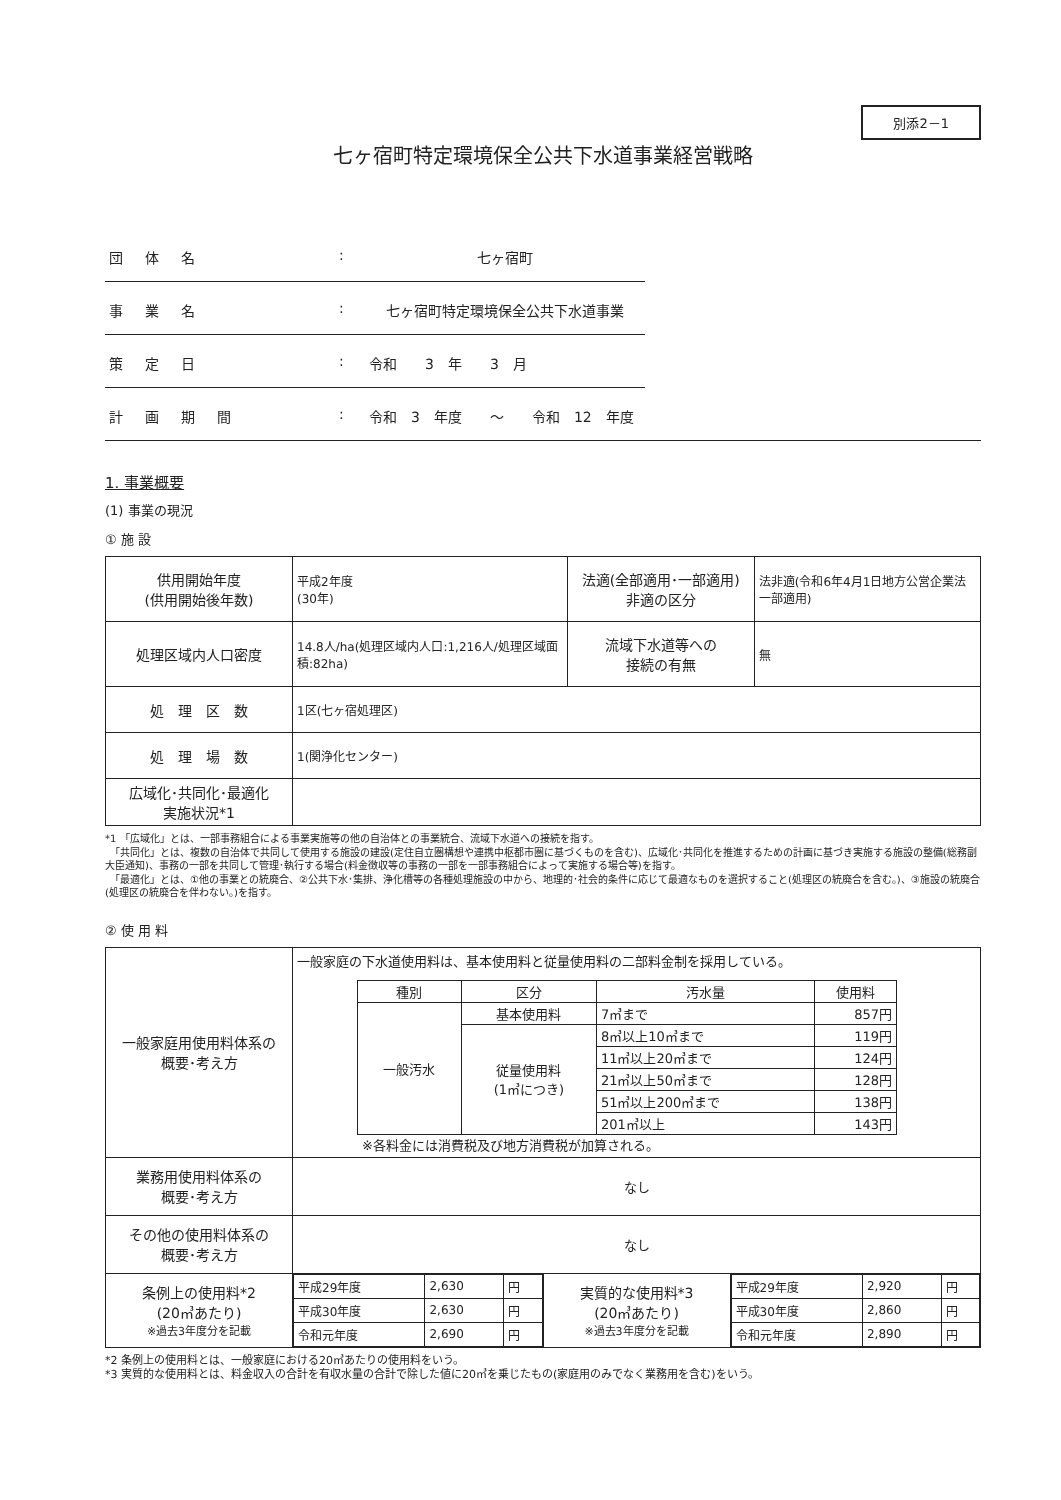別添2－1
七ヶ宿町特定環境保全公共下水道事業経営戦略
団　体　名: 七ヶ宿町
事　業　名: 七ヶ宿町特定環境保全公共下水道事業
策　定　日: 令和　　3　年　　3　月
計　画　期　間: 令和　3　年度　　～　　令和　12　年度
1. 事業概要
(1) 事業の現況
① 施 設
| 供用開始年度 (供用開始後年数) | 平成2年度 (30年) | 法適(全部適用･一部適用) 非適の区分 | 法非適(令和6年4月1日地方公営企業法一部適用) |
| 処理区域内人口密度 | 14.8人/ha(処理区域内人口:1,216人/処理区域面積:82ha) | 流域下水道等への 接続の有無 | 無 |
| 処 理 区 数 | 1区(七ヶ宿処理区) | | |
| 処 理 場 数 | 1(関浄化センター) | | |
| 広域化･共同化･最適化 実施状況*1 | | | |
*1 「広域化」とは、一部事務組合による事業実施等の他の自治体との事業統合、流域下水道への接続を指す。
　「共同化」とは、複数の自治体で共同して使用する施設の建設(定住自立圏構想や連携中枢都市圏に基づくものを含む)、広域化･共同化を推進するための計画に基づき実施する施設の整備(総務副大臣通知)、事務の一部を共同して管理･執行する場合(料金徴収等の事務の一部を一部事務組合によって実施する場合等)を指す。
　「最適化」とは、①他の事業との統廃合、②公共下水･集排、浄化槽等の各種処理施設の中から、地理的･社会的条件に応じて最適なものを選択すること(処理区の統廃合を含む。)、③施設の統廃合(処理区の統廃合を伴わない。)を指す。
② 使 用 料
| 一般家庭用使用料体系の 概要･考え方 | 一般家庭の下水道使用料は、基本使用料と従量使用料の二部料金制を採用している。 / 種別 / 区分 / 汚水量 / 使用料 / / --- / --- / --- / --- / / 一般汚水 / 基本使用料 / 7㎥まで / 857円 / / / 従量使用料 (1㎥につき) / 8㎥以上10㎥まで / 119円 / / / / 11㎥以上20㎥まで / 124円 / / / / 21㎥以上50㎥まで / 128円 / / / / 51㎥以上200㎥まで / 138円 / / / / 201㎥以上 / 143円 / ※各料金には消費税及び地方消費税が加算される。 | | |
| 業務用使用料体系の 概要･考え方 | なし | | |
| その他の使用料体系の 概要･考え方 | なし | | |
| 条例上の使用料*2 (20㎥あたり) ※過去3年度分を記載 | / 平成29年度 / 2,630 / 円 / / 平成30年度 / 2,630 / 円 / / 令和元年度 / 2,690 / 円 / | 実質的な使用料*3 (20㎥あたり) ※過去3年度分を記載 | / 平成29年度 / 2,920 / 円 / / 平成30年度 / 2,860 / 円 / / 令和元年度 / 2,890 / 円 / |
*2 条例上の使用料とは、一般家庭における20㎥あたりの使用料をいう。
*3 実質的な使用料とは、料金収入の合計を有収水量の合計で除した値に20㎥を乗じたもの(家庭用のみでなく業務用を含む)をいう。